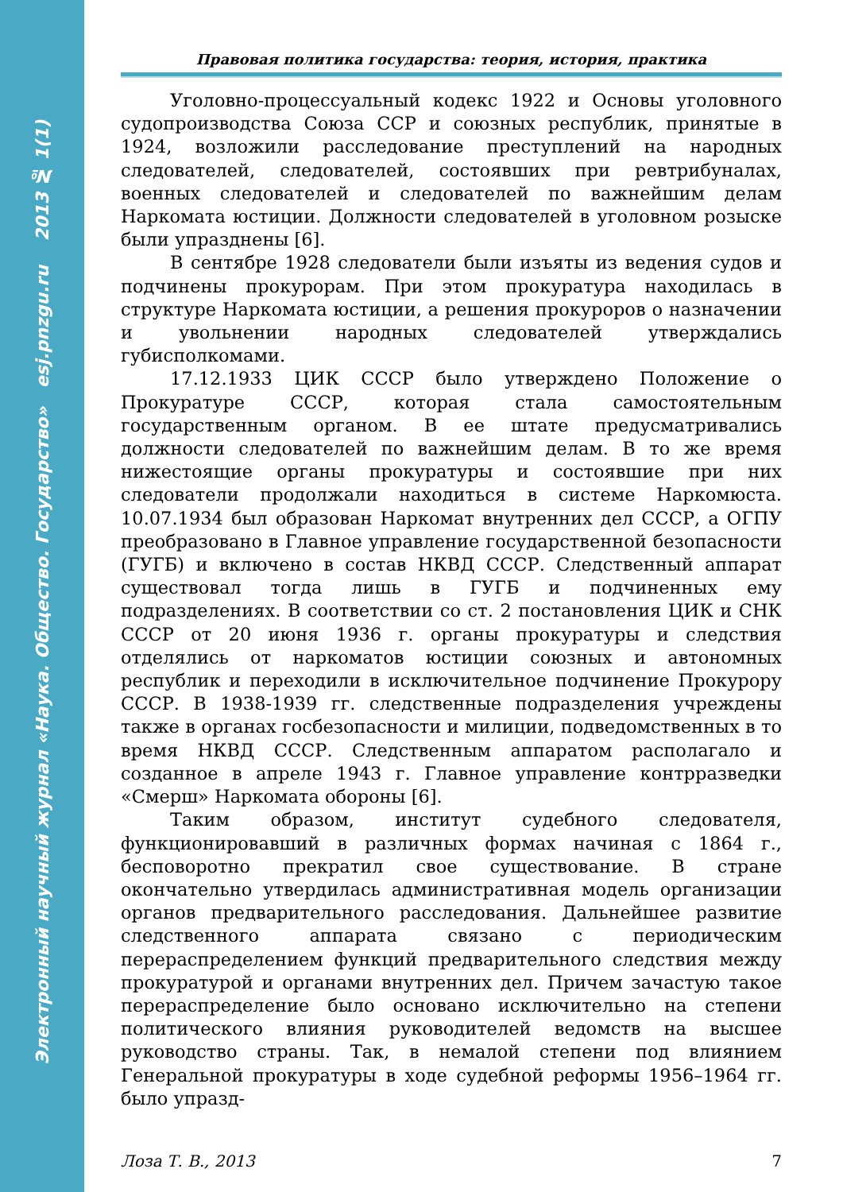Электронный научный журнал «Наука. Общество. Государство» esj.pnzgu.ru 2013 № 1(1)
Правовая политика государства: теория, история, практика
Уголовно-процессуальный кодекс 1922 и Основы уголовного судопроизводства Союза ССР и союзных республик, принятые в 1924, возложили расследование преступлений на народных следователей, следователей, состоявших при ревтрибуналах, военных следователей и следователей по важнейшим делам Наркомата юстиции. Должности следователей в уголовном розыске были упразднены [6].
В сентябре 1928 следователи были изъяты из ведения судов и подчинены прокурорам. При этом прокуратура находилась в структуре Наркомата юстиции, а решения прокуроров о назначении и увольнении народных следователей утверждались губисполкомами.
17.12.1933 ЦИК СССР было утверждено Положение о Прокуратуре СССР, которая стала самостоятельным государственным органом. В ее штате предусматривались должности следователей по важнейшим делам. В то же время нижестоящие органы прокуратуры и состоявшие при них следователи продолжали находиться в системе Наркомюста. 10.07.1934 был образован Наркомат внутренних дел СССР, а ОГПУ преобразовано в Главное управление государственной безопасности (ГУГБ) и включено в состав НКВД СССР. Следственный аппарат существовал тогда лишь в ГУГБ и подчиненных ему подразделениях. В соответствии со ст. 2 постановления ЦИК и СНК СССР от 20 июня 1936 г. органы прокуратуры и следствия отделялись от наркоматов юстиции союзных и автономных республик и переходили в исключительное подчинение Прокурору СССР. В 1938-1939 гг. следственные подразделения учреждены также в органах госбезопасности и милиции, подведомственных в то время НКВД СССР. Следственным аппаратом располагало и созданное в апреле 1943 г. Главное управление контрразведки «Смерш» Наркомата обороны [6].
Таким образом, институт судебного следователя, функционировавший в различных формах начиная с 1864 г., бесповоротно прекратил свое существование. В стране окончательно утвердилась административная модель организации органов предварительного расследования. Дальнейшее развитие следственного аппарата связано с периодическим перераспределением функций предварительного следствия между прокуратурой и органами внутренних дел. Причем зачастую такое перераспределение было основано исключительно на степени политического влияния руководителей ведомств на высшее руководство страны. Так, в немалой степени под влиянием Генеральной прокуратуры в ходе судебной реформы 1956–1964 гг. было упразд-
Лоза Т. В., 2013 7